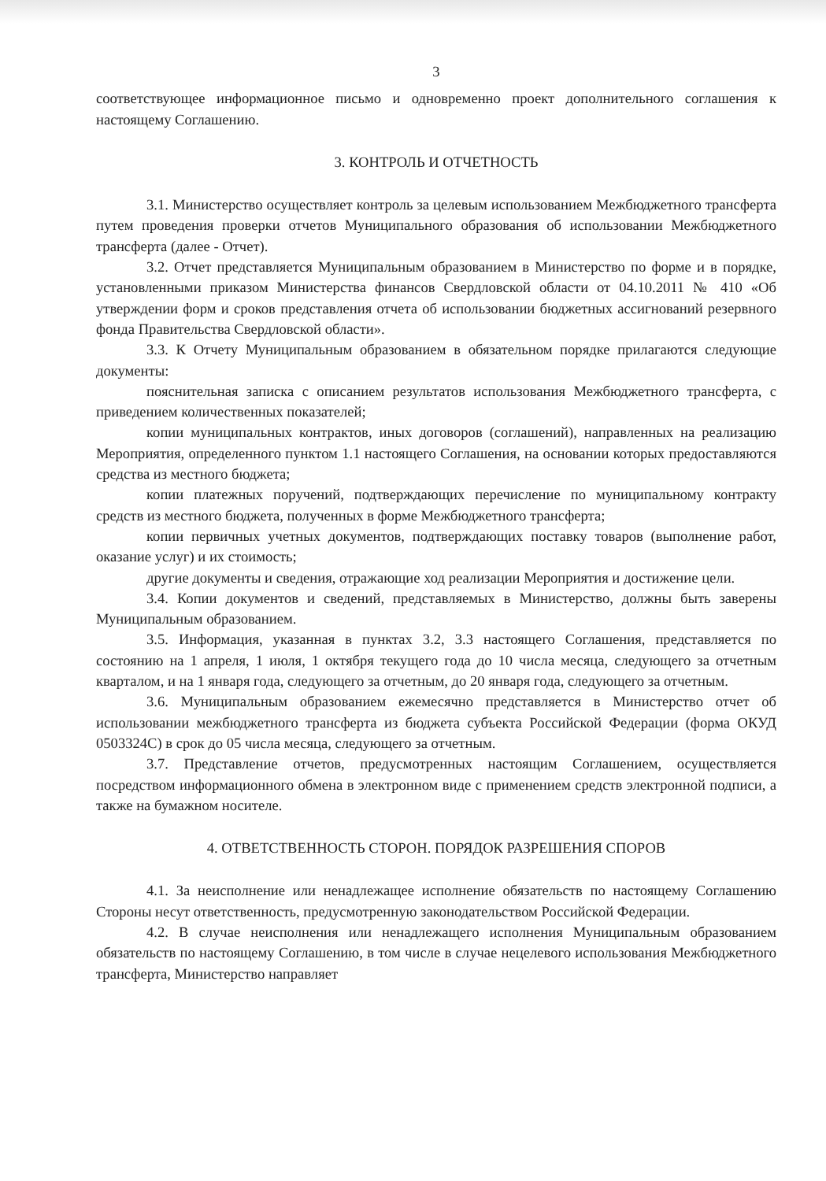3
соответствующее информационное письмо и одновременно проект дополнительного соглашения к настоящему Соглашению.
3. КОНТРОЛЬ И ОТЧЕТНОСТЬ
3.1. Министерство осуществляет контроль за целевым использованием Межбюджетного трансферта путем проведения проверки отчетов Муниципального образования об использовании Межбюджетного трансферта (далее - Отчет).
3.2. Отчет представляется Муниципальным образованием в Министерство по форме и в порядке, установленными приказом Министерства финансов Свердловской области от 04.10.2011 № 410 «Об утверждении форм и сроков представления отчета об использовании бюджетных ассигнований резервного фонда Правительства Свердловской области».
3.3. К Отчету Муниципальным образованием в обязательном порядке прилагаются следующие документы:
пояснительная записка с описанием результатов использования Межбюджетного трансферта, с приведением количественных показателей;
копии муниципальных контрактов, иных договоров (соглашений), направленных на реализацию Мероприятия, определенного пунктом 1.1 настоящего Соглашения, на основании которых предоставляются средства из местного бюджета;
копии платежных поручений, подтверждающих перечисление по муниципальному контракту средств из местного бюджета, полученных в форме Межбюджетного трансферта;
копии первичных учетных документов, подтверждающих поставку товаров (выполнение работ, оказание услуг) и их стоимость;
другие документы и сведения, отражающие ход реализации Мероприятия и достижение цели.
3.4. Копии документов и сведений, представляемых в Министерство, должны быть заверены Муниципальным образованием.
3.5. Информация, указанная в пунктах 3.2, 3.3 настоящего Соглашения, представляется по состоянию на 1 апреля, 1 июля, 1 октября текущего года до 10 числа месяца, следующего за отчетным кварталом, и на 1 января года, следующего за отчетным, до 20 января года, следующего за отчетным.
3.6. Муниципальным образованием ежемесячно представляется в Министерство отчет об использовании межбюджетного трансферта из бюджета субъекта Российской Федерации (форма ОКУД 0503324С) в срок до 05 числа месяца, следующего за отчетным.
3.7. Представление отчетов, предусмотренных настоящим Соглашением, осуществляется посредством информационного обмена в электронном виде с применением средств электронной подписи, а также на бумажном носителе.
4. ОТВЕТСТВЕННОСТЬ СТОРОН. ПОРЯДОК РАЗРЕШЕНИЯ СПОРОВ
4.1. За неисполнение или ненадлежащее исполнение обязательств по настоящему Соглашению Стороны несут ответственность, предусмотренную законодательством Российской Федерации.
4.2. В случае неисполнения или ненадлежащего исполнения Муниципальным образованием обязательств по настоящему Соглашению, в том числе в случае нецелевого использования Межбюджетного трансферта, Министерство направляет